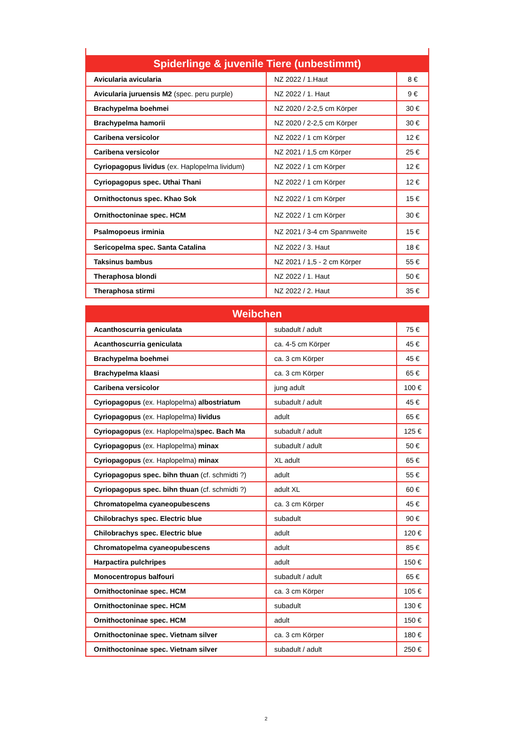| Spiderlinge & juvenile Tiere (unbestimmt) | | |
| --- | --- | --- |
| Avicularia avicularia | NZ 2022 / 1.Haut | 8 € |
| Avicularia juruensis M2 (spec. peru purple) | NZ 2022 / 1. Haut | 9 € |
| Brachypelma boehmei | NZ 2020 / 2-2,5 cm Körper | 30 € |
| Brachypelma hamorii | NZ 2020 / 2-2,5 cm Körper | 30 € |
| Caribena versicolor | NZ 2022 / 1 cm Körper | 12 € |
| Caribena versicolor | NZ 2021 / 1,5 cm Körper | 25 € |
| Cyriopagopus lividus (ex. Haplopelma lividum) | NZ 2022 / 1 cm Körper | 12 € |
| Cyriopagopus spec. Uthai Thani | NZ 2022 / 1 cm Körper | 12 € |
| Ornithoctonus spec. Khao Sok | NZ 2022 / 1 cm Körper | 15 € |
| Ornithoctoninae spec. HCM | NZ 2022 / 1 cm Körper | 30 € |
| Psalmopoeus irminia | NZ 2021 / 3-4 cm Spannweite | 15 € |
| Sericopelma spec. Santa Catalina | NZ 2022 / 3. Haut | 18 € |
| Taksinus bambus | NZ 2021 / 1,5 - 2 cm Körper | 55 € |
| Theraphosa blondi | NZ 2022 / 1. Haut | 50 € |
| Theraphosa stirmi | NZ 2022 / 2. Haut | 35 € |
| Weibchen | | |
| --- | --- | --- |
| Acanthoscurria geniculata | subadult / adult | 75 € |
| Acanthoscurria geniculata | ca. 4-5 cm Körper | 45 € |
| Brachypelma boehmei | ca. 3 cm Körper | 45 € |
| Brachypelma klaasi | ca. 3 cm Körper | 65 € |
| Caribena versicolor | jung adult | 100 € |
| Cyriopagopus (ex. Haplopelma) albostriatum | subadult / adult | 45 € |
| Cyriopagopus (ex. Haplopelma) lividus | adult | 65 € |
| Cyriopagopus (ex. Haplopelma) spec. Bach Ma | subadult / adult | 125 € |
| Cyriopagopus (ex. Haplopelma) minax | subadult / adult | 50 € |
| Cyriopagopus (ex. Haplopelma) minax | XL adult | 65 € |
| Cyriopagopus spec. bihn thuan (cf. schmidti ?) | adult | 55 € |
| Cyriopagopus spec. bihn thuan (cf. schmidti ?) | adult XL | 60 € |
| Chromatopelma cyaneopubescens | ca. 3 cm Körper | 45 € |
| Chilobrachys spec. Electric blue | subadult | 90 € |
| Chilobrachys spec. Electric blue | adult | 120 € |
| Chromatopelma cyaneopubescens | adult | 85 € |
| Harpactira pulchripes | adult | 150 € |
| Monocentropus balfouri | subadult / adult | 65 € |
| Ornithoctoninae spec. HCM | ca. 3 cm Körper | 105 € |
| Ornithoctoninae spec. HCM | subadult | 130 € |
| Ornithoctoninae spec. HCM | adult | 150 € |
| Ornithoctoninae spec. Vietnam silver | ca. 3 cm Körper | 180 € |
| Ornithoctoninae spec. Vietnam silver | subadult / adult | 250 € |
2